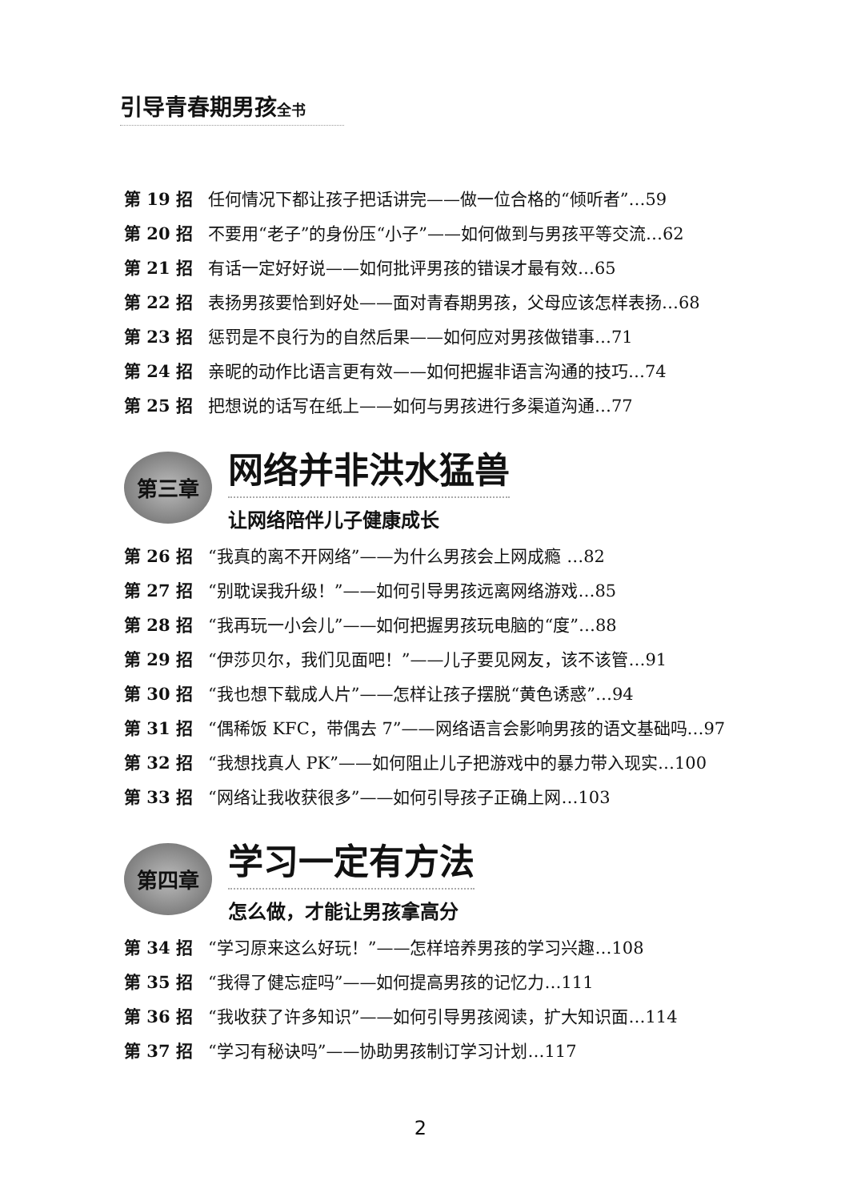引导青春期男孩全书
第 19 招 任何情况下都让孩子把话讲完——做一位合格的“倾听者”…59
第 20 招 不要用“老子”的身份压“小子”——如何做到与男孩平等交流…62
第 21 招 有话一定好好说——如何批评男孩的错误才最有效…65
第 22 招 表扬男孩要恰到好处——面对青春期男孩，父母应该怎样表扬…68
第 23 招 惩罚是不良行为的自然后果——如何应对男孩做错事…71
第 24 招 亲昵的动作比语言更有效——如何把握非语言沟通的技巧…74
第 25 招 把想说的话写在纸上——如何与男孩进行多渠道沟通…77
第三章
网络并非洪水猛兽
让网络陪伴儿子健康成长
第 26 招 “我真的离不开网络”——为什么男孩会上网成瘾 …82
第 27 招 “别耽误我升级！”——如何引导男孩远离网络游戏…85
第 28 招 “我再玩一小会儿”——如何把握男孩玩电脑的“度”…88
第 29 招 “伊莎贝尔，我们见面吧！”——儿子要见网友，该不该管…91
第 30 招 “我也想下载成人片”——怎样让孩子摆脱“黄色诱惑”…94
第 31 招 “偶稀饭 KFC，带偶去 7”——网络语言会影响男孩的语文基础吗…97
第 32 招 “我想找真人 PK”——如何阻止儿子把游戏中的暴力带入现实…100
第 33 招 “网络让我收获很多”——如何引导孩子正确上网…103
第四章
学习一定有方法
怎么做，才能让男孩拿高分
第 34 招 “学习原来这么好玩！”——怎样培养男孩的学习兴趣…108
第 35 招 “我得了健忘症吗”——如何提高男孩的记忆力…111
第 36 招 “我收获了许多知识”——如何引导男孩阅读，扩大知识面…114
第 37 招 “学习有秘诀吗”——协助男孩制订学习计划…117
2